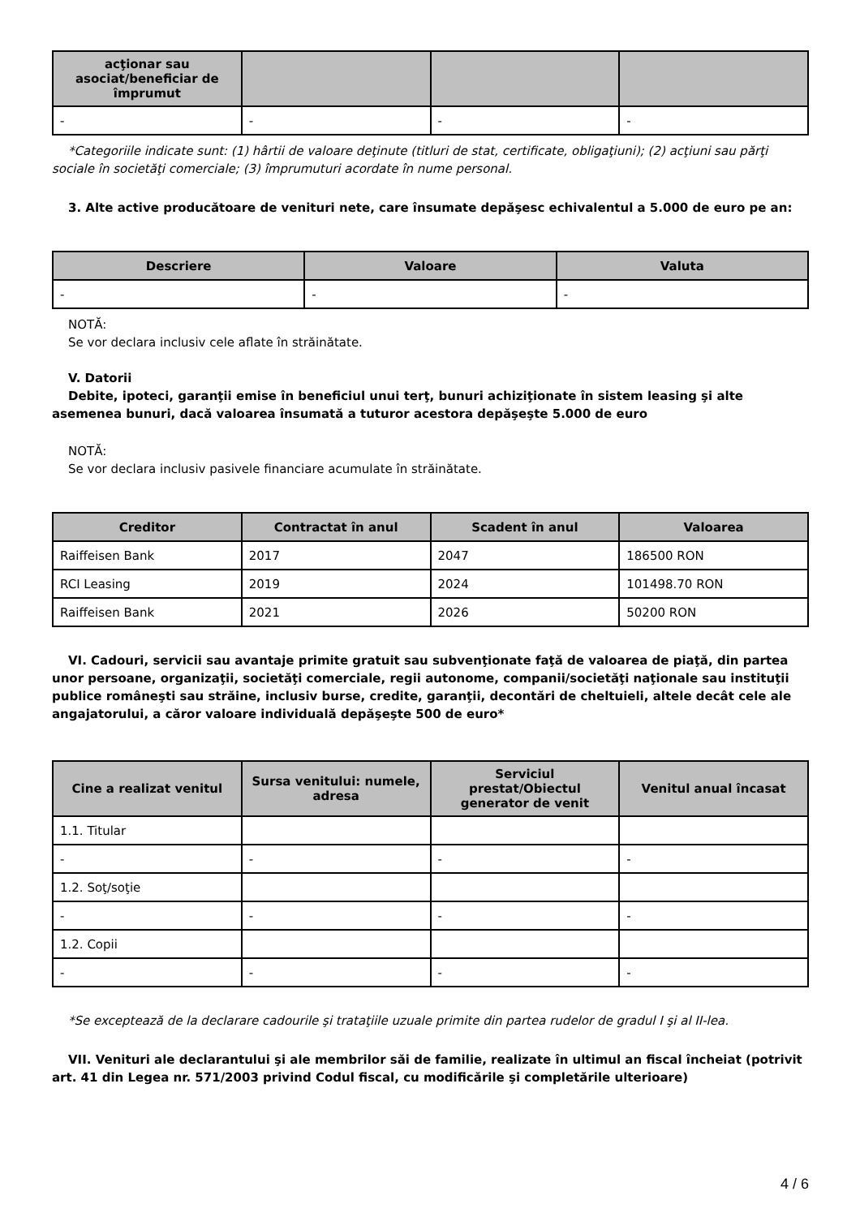| acţionar sau asociat/beneficiar de împrumut | | | |
| --- | --- | --- | --- |
| - | - | - | - |
*Categoriile indicate sunt: (1) hârtii de valoare deţinute (titluri de stat, certificate, obligaţiuni); (2) acţiuni sau părţi sociale în societăţi comerciale; (3) împrumuturi acordate în nume personal.
3. Alte active producătoare de venituri nete, care însumate depăşesc echivalentul a 5.000 de euro pe an:
| Descriere | Valoare | Valuta |
| --- | --- | --- |
| - | - | - |
NOTĂ:
Se vor declara inclusiv cele aflate în străinătate.
V. Datorii
Debite, ipoteci, garanţii emise în beneficiul unui terţ, bunuri achiziţionate în sistem leasing şi alte asemenea bunuri, dacă valoarea însumată a tuturor acestora depăşeşte 5.000 de euro
NOTĂ:
Se vor declara inclusiv pasivele financiare acumulate în străinătate.
| Creditor | Contractat în anul | Scadent în anul | Valoarea |
| --- | --- | --- | --- |
| Raiffeisen Bank | 2017 | 2047 | 186500 RON |
| RCI Leasing | 2019 | 2024 | 101498.70 RON |
| Raiffeisen Bank | 2021 | 2026 | 50200 RON |
VI. Cadouri, servicii sau avantaje primite gratuit sau subvenţionate faţă de valoarea de piaţă, din partea unor persoane, organizaţii, societăţi comerciale, regii autonome, companii/societăţi naţionale sau instituţii publice româneşti sau străine, inclusiv burse, credite, garanţii, decontări de cheltuieli, altele decât cele ale angajatorului, a căror valoare individuală depăşeşte 500 de euro*
| Cine a realizat venitul | Sursa venitului: numele, adresa | Serviciul prestat/Obiectul generator de venit | Venitul anual încasat |
| --- | --- | --- | --- |
| 1.1. Titular | | | |
| - | - | - | - |
| 1.2. Soţ/soţie | | | |
| - | - | - | - |
| 1.2. Copii | | | |
| - | - | - | - |
*Se exceptează de la declarare cadourile şi trataţiile uzuale primite din partea rudelor de gradul I şi al II-lea.
VII. Venituri ale declarantului şi ale membrilor săi de familie, realizate în ultimul an fiscal încheiat (potrivit art. 41 din Legea nr. 571/2003 privind Codul fiscal, cu modificările şi completările ulterioare)
4 / 6